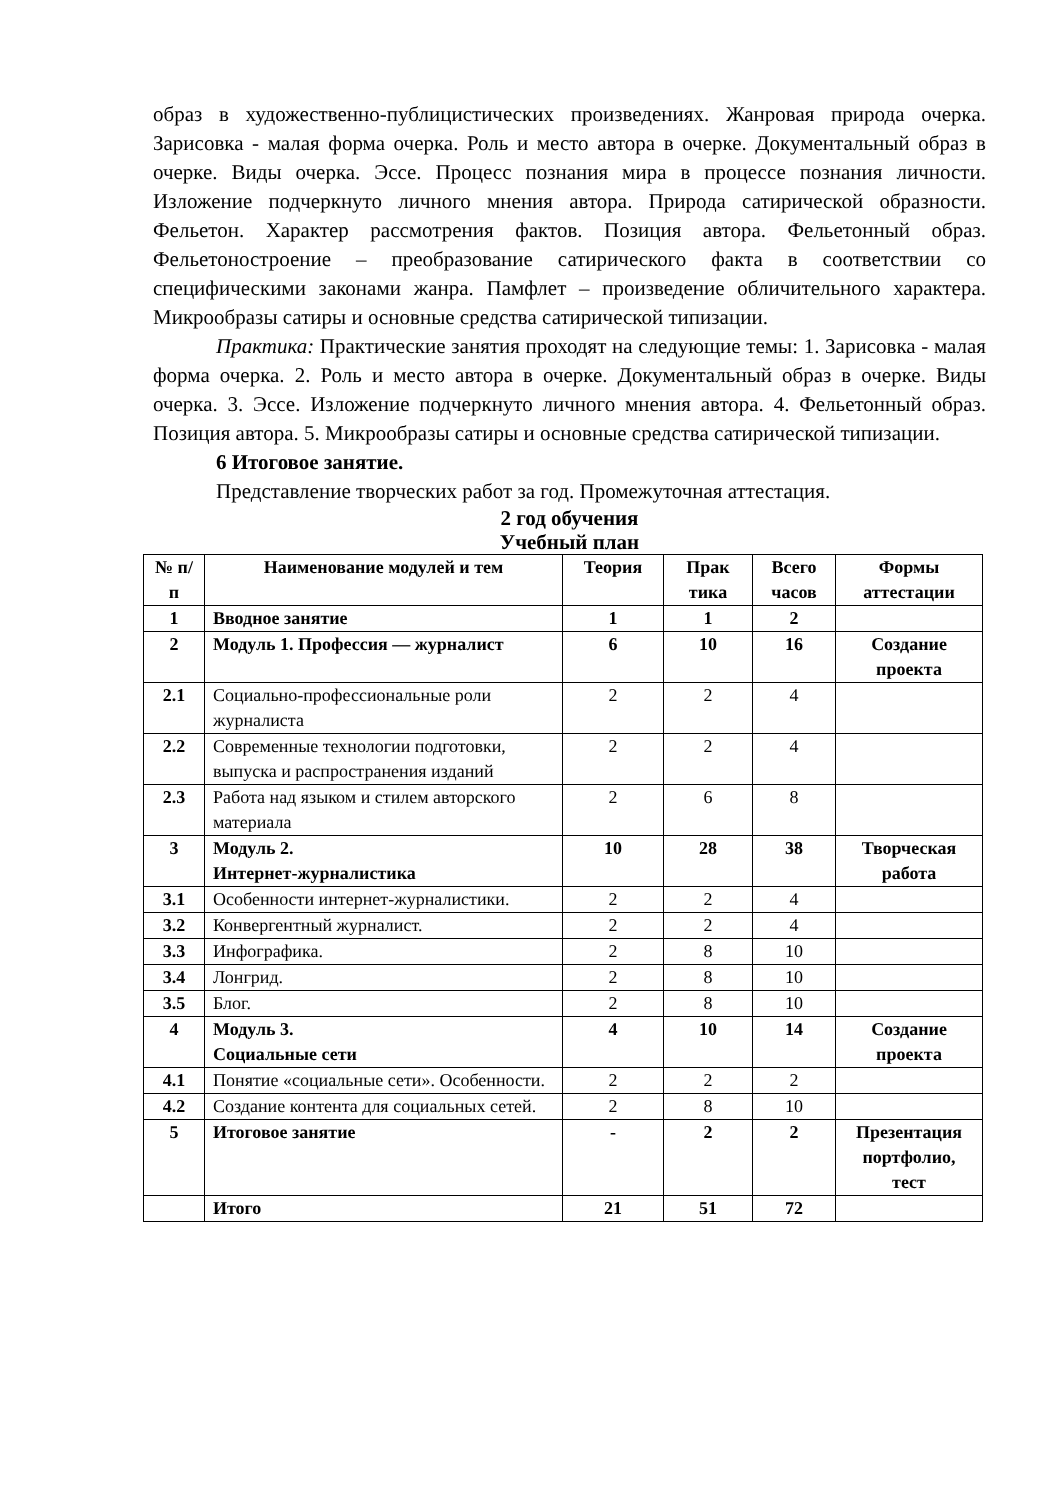образ в художественно-публицистических произведениях. Жанровая природа очерка. Зарисовка - малая форма очерка. Роль и место автора в очерке. Документальный образ в очерке. Виды очерка. Эссе. Процесс познания мира в процессе познания личности. Изложение подчеркнуто личного мнения автора. Природа сатирической образности. Фельетон. Характер рассмотрения фактов. Позиция автора. Фельетонный образ. Фельетоностроение – преобразование сатирического факта в соответствии со специфическими законами жанра. Памфлет – произведение обличительного характера. Микрообразы сатиры и основные средства сатирической типизации.
Практика: Практические занятия проходят на следующие темы: 1. Зарисовка - малая форма очерка. 2. Роль и место автора в очерке. Документальный образ в очерке. Виды очерка. 3. Эссе. Изложение подчеркнуто личного мнения автора. 4. Фельетонный образ. Позиция автора. 5. Микрообразы сатиры и основные средства сатирической типизации.
6 Итоговое занятие.
Представление творческих работ за год. Промежуточная аттестация.
2 год обучения
Учебный план
| № п/п | Наименование модулей и тем | Теория | Прак тика | Всего часов | Формы аттестации |
| --- | --- | --- | --- | --- | --- |
| 1 | Вводное занятие | 1 | 1 | 2 | |
| 2 | Модуль 1. Профессия — журналист | 6 | 10 | 16 | Создание проекта |
| 2.1 | Социально-профессиональные роли журналиста | 2 | 2 | 4 | |
| 2.2 | Современные технологии подготовки, выпуска и распространения изданий | 2 | 2 | 4 | |
| 2.3 | Работа над языком и стилем авторского материала | 2 | 6 | 8 | |
| 3 | Модуль 2. Интернет-журналистика | 10 | 28 | 38 | Творческая работа |
| 3.1 | Особенности интернет-журналистики. | 2 | 2 | 4 | |
| 3.2 | Конвергентный журналист. | 2 | 2 | 4 | |
| 3.3 | Инфографика. | 2 | 8 | 10 | |
| 3.4 | Лонгрид. | 2 | 8 | 10 | |
| 3.5 | Блог. | 2 | 8 | 10 | |
| 4 | Модуль 3. Социальные сети | 4 | 10 | 14 | Создание проекта |
| 4.1 | Понятие «социальные сети». Особенности. | 2 | 2 | 2 | |
| 4.2 | Создание контента для социальных сетей. | 2 | 8 | 10 | |
| 5 | Итоговое занятие | - | 2 | 2 | Презентация портфолио, тест |
| | Итого | 21 | 51 | 72 | |